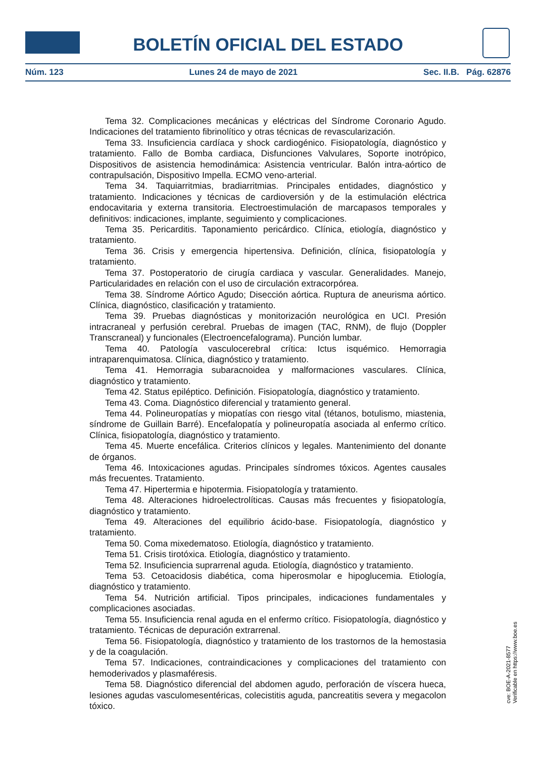BOLETÍN OFICIAL DEL ESTADO
Núm. 123 Lunes 24 de mayo de 2021 Sec. II.B. Pág. 62876
Tema 32. Complicaciones mecánicas y eléctricas del Síndrome Coronario Agudo. Indicaciones del tratamiento fibrinolítico y otras técnicas de revascularización.
Tema 33. Insuficiencia cardíaca y shock cardiogénico. Fisiopatología, diagnóstico y tratamiento. Fallo de Bomba cardiaca, Disfunciones Valvulares, Soporte inotrópico, Dispositivos de asistencia hemodinámica: Asistencia ventricular. Balón intra-aórtico de contrapulsación, Dispositivo Impella. ECMO veno-arterial.
Tema 34. Taquiarritmias, bradiarritmias. Principales entidades, diagnóstico y tratamiento. Indicaciones y técnicas de cardioversión y de la estimulación eléctrica endocavitaria y externa transitoria. Electroestimulación de marcapasos temporales y definitivos: indicaciones, implante, seguimiento y complicaciones.
Tema 35. Pericarditis. Taponamiento pericárdico. Clínica, etiología, diagnóstico y tratamiento.
Tema 36. Crisis y emergencia hipertensiva. Definición, clínica, fisiopatología y tratamiento.
Tema 37. Postoperatorio de cirugía cardiaca y vascular. Generalidades. Manejo, Particularidades en relación con el uso de circulación extracorpórea.
Tema 38. Síndrome Aórtico Agudo; Disección aórtica. Ruptura de aneurisma aórtico. Clínica, diagnóstico, clasificación y tratamiento.
Tema 39. Pruebas diagnósticas y monitorización neurológica en UCI. Presión intracraneal y perfusión cerebral. Pruebas de imagen (TAC, RNM), de flujo (Doppler Transcraneal) y funcionales (Electroencefalograma). Punción lumbar.
Tema 40. Patología vasculocerebral crítica: Ictus isquémico. Hemorragia intraparenquimatosa. Clínica, diagnóstico y tratamiento.
Tema 41. Hemorragia subaracnoidea y malformaciones vasculares. Clínica, diagnóstico y tratamiento.
Tema 42. Status epiléptico. Definición. Fisiopatología, diagnóstico y tratamiento.
Tema 43. Coma. Diagnóstico diferencial y tratamiento general.
Tema 44. Polineuropatías y miopatías con riesgo vital (tétanos, botulismo, miastenia, síndrome de Guillain Barré). Encefalopatía y polineuropatía asociada al enfermo crítico. Clínica, fisiopatología, diagnóstico y tratamiento.
Tema 45. Muerte encefálica. Criterios clínicos y legales. Mantenimiento del donante de órganos.
Tema 46. Intoxicaciones agudas. Principales síndromes tóxicos. Agentes causales más frecuentes. Tratamiento.
Tema 47. Hipertermia e hipotermia. Fisiopatología y tratamiento.
Tema 48. Alteraciones hidroelectrolíticas. Causas más frecuentes y fisiopatología, diagnóstico y tratamiento.
Tema 49. Alteraciones del equilibrio ácido-base. Fisiopatología, diagnóstico y tratamiento.
Tema 50. Coma mixedematoso. Etiología, diagnóstico y tratamiento.
Tema 51. Crisis tirotóxica. Etiología, diagnóstico y tratamiento.
Tema 52. Insuficiencia suprarrenal aguda. Etiología, diagnóstico y tratamiento.
Tema 53. Cetoacidosis diabética, coma hiperosmolar e hipoglucemia. Etiología, diagnóstico y tratamiento.
Tema 54. Nutrición artificial. Tipos principales, indicaciones fundamentales y complicaciones asociadas.
Tema 55. Insuficiencia renal aguda en el enfermo crítico. Fisiopatología, diagnóstico y tratamiento. Técnicas de depuración extrarrenal.
Tema 56. Fisiopatología, diagnóstico y tratamiento de los trastornos de la hemostasia y de la coagulación.
Tema 57. Indicaciones, contraindicaciones y complicaciones del tratamiento con hemoderivados y plasmaféresis.
Tema 58. Diagnóstico diferencial del abdomen agudo, perforación de víscera hueca, lesiones agudas vasculomesentéricas, colecistitis aguda, pancreatitis severa y megacolon tóxico.
cve: BOE-A-2021-8577
Verificable en https://www.boe.es